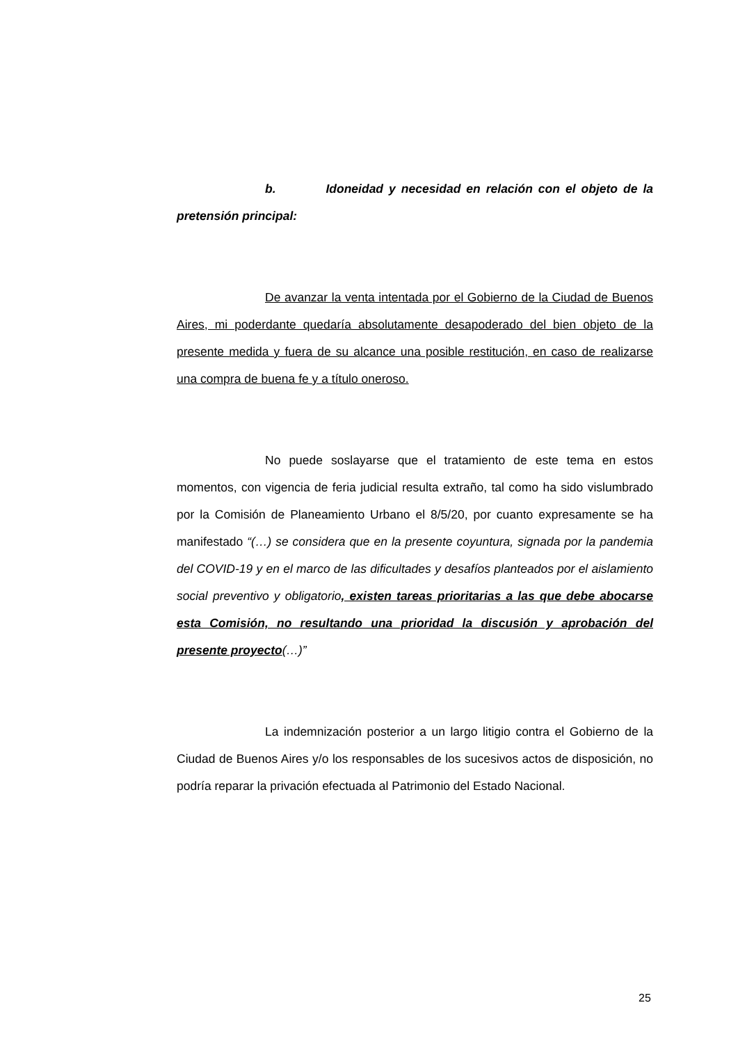b. Idoneidad y necesidad en relación con el objeto de la pretensión principal:
De avanzar la venta intentada por el Gobierno de la Ciudad de Buenos Aires, mi poderdante quedaría absolutamente desapoderado del bien objeto de la presente medida y fuera de su alcance una posible restitución, en caso de realizarse una compra de buena fe y a título oneroso.
No puede soslayarse que el tratamiento de este tema en estos momentos, con vigencia de feria judicial resulta extraño, tal como ha sido vislumbrado por la Comisión de Planeamiento Urbano el 8/5/20, por cuanto expresamente se ha manifestado “(…) se considera que en la presente coyuntura, signada por la pandemia del COVID-19 y en el marco de las dificultades y desafíos planteados por el aislamiento social preventivo y obligatorio, existen tareas prioritarias a las que debe abocarse esta Comisión, no resultando una prioridad la discusión y aprobación del presente proyecto(…)”
La indemnización posterior a un largo litigio contra el Gobierno de la Ciudad de Buenos Aires y/o los responsables de los sucesivos actos de disposición, no podría reparar la privación efectuada al Patrimonio del Estado Nacional.
25